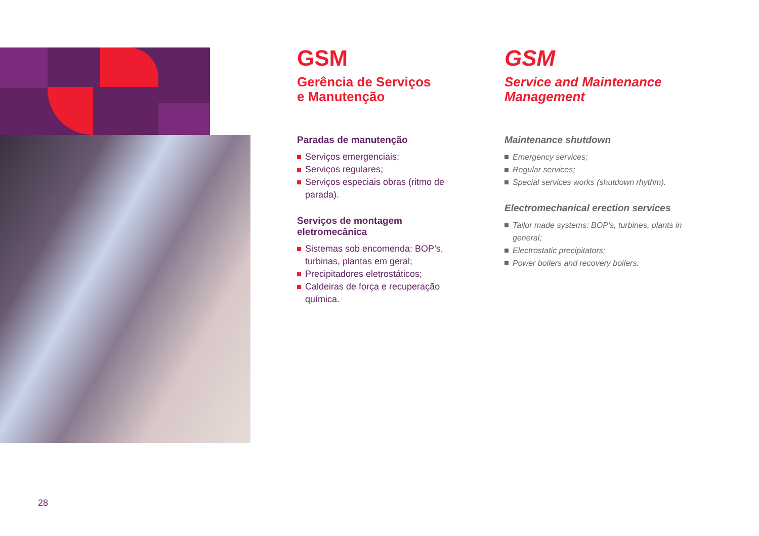GSM
Gerência de Serviços
e Manutenção
Paradas de manutenção
Serviços emergenciais;
Serviços regulares;
Serviços especiais obras (ritmo de parada).
Serviços de montagem eletromecânica
Sistemas sob encomenda: BOP’s, turbinas, plantas em geral;
Precipitadores eletrostáticos;
Caldeiras de força e recuperação química.
GSM
Service and Maintenance
Management
Maintenance shutdown
Emergency services;
Regular services;
Special services works (shutdown rhythm).
Electromechanical erection services
Tailor made systems: BOP’s, turbines, plants in general;
Electrostatic precipitators;
Power boilers and recovery boilers.
28